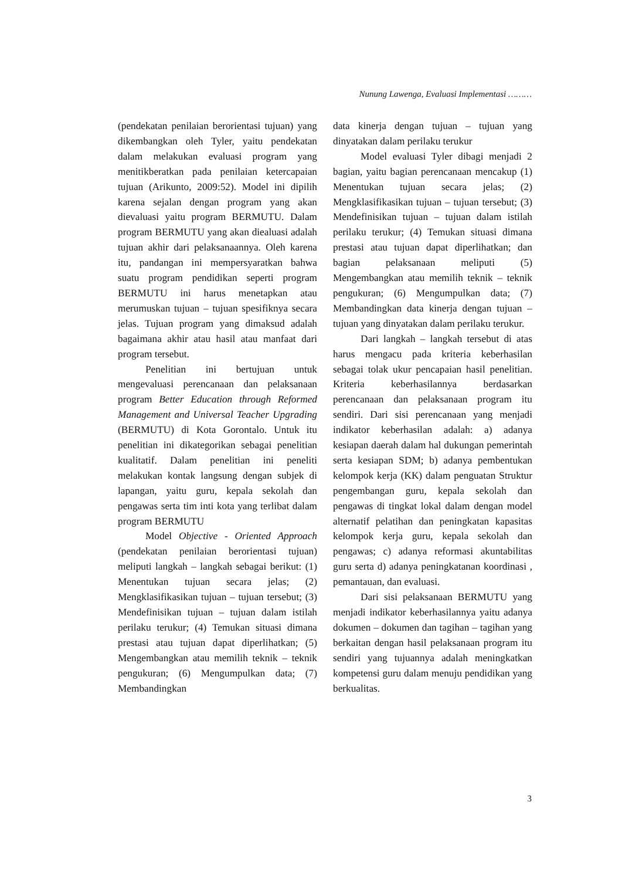Nunung Lawenga, Evaluasi Implementasi ………
(pendekatan penilaian berorientasi tujuan) yang dikembangkan oleh Tyler, yaitu pendekatan dalam melakukan evaluasi program yang menitikberatkan pada penilaian ketercapaian tujuan (Arikunto, 2009:52). Model ini dipilih karena sejalan dengan program yang akan dievaluasi yaitu program BERMUTU. Dalam program BERMUTU yang akan diealuasi adalah tujuan akhir dari pelaksanaannya. Oleh karena itu, pandangan ini mempersyaratkan bahwa suatu program pendidikan seperti program BERMUTU ini harus menetapkan atau merumuskan tujuan – tujuan spesifiknya secara jelas. Tujuan program yang dimaksud adalah bagaimana akhir atau hasil atau manfaat dari program tersebut.
Penelitian ini bertujuan untuk mengevaluasi perencanaan dan pelaksanaan program Better Education through Reformed Management and Universal Teacher Upgrading (BERMUTU) di Kota Gorontalo. Untuk itu penelitian ini dikategorikan sebagai penelitian kualitatif. Dalam penelitian ini peneliti melakukan kontak langsung dengan subjek di lapangan, yaitu guru, kepala sekolah dan pengawas serta tim inti kota yang terlibat dalam program BERMUTU
Model Objective - Oriented Approach (pendekatan penilaian berorientasi tujuan) meliputi langkah – langkah sebagai berikut: (1) Menentukan tujuan secara jelas; (2) Mengklasifikasikan tujuan – tujuan tersebut; (3) Mendefinisikan tujuan – tujuan dalam istilah perilaku terukur; (4) Temukan situasi dimana prestasi atau tujuan dapat diperlihatkan; (5) Mengembangkan atau memilih teknik – teknik pengukuran; (6) Mengumpulkan data; (7) Membandingkan
data kinerja dengan tujuan – tujuan yang dinyatakan dalam perilaku terukur
Model evaluasi Tyler dibagi menjadi 2 bagian, yaitu bagian perencanaan mencakup (1) Menentukan tujuan secara jelas; (2) Mengklasifikasikan tujuan – tujuan tersebut; (3) Mendefinisikan tujuan – tujuan dalam istilah perilaku terukur; (4) Temukan situasi dimana prestasi atau tujuan dapat diperlihatkan; dan bagian pelaksanaan meliputi (5) Mengembangkan atau memilih teknik – teknik pengukuran; (6) Mengumpulkan data; (7) Membandingkan data kinerja dengan tujuan – tujuan yang dinyatakan dalam perilaku terukur.
Dari langkah – langkah tersebut di atas harus mengacu pada kriteria keberhasilan sebagai tolak ukur pencapaian hasil penelitian. Kriteria keberhasilannya berdasarkan perencanaan dan pelaksanaan program itu sendiri. Dari sisi perencanaan yang menjadi indikator keberhasilan adalah: a) adanya kesiapan daerah dalam hal dukungan pemerintah serta kesiapan SDM; b) adanya pembentukan kelompok kerja (KK) dalam penguatan Struktur pengembangan guru, kepala sekolah dan pengawas di tingkat lokal dalam dengan model alternatif pelatihan dan peningkatan kapasitas kelompok kerja guru, kepala sekolah dan pengawas; c) adanya reformasi akuntabilitas guru serta d) adanya peningkatanan koordinasi , pemantauan, dan evaluasi.
Dari sisi pelaksanaan BERMUTU yang menjadi indikator keberhasilannya yaitu adanya dokumen – dokumen dan tagihan – tagihan yang berkaitan dengan hasil pelaksanaan program itu sendiri yang tujuannya adalah meningkatkan kompetensi guru dalam menuju pendidikan yang berkualitas.
3